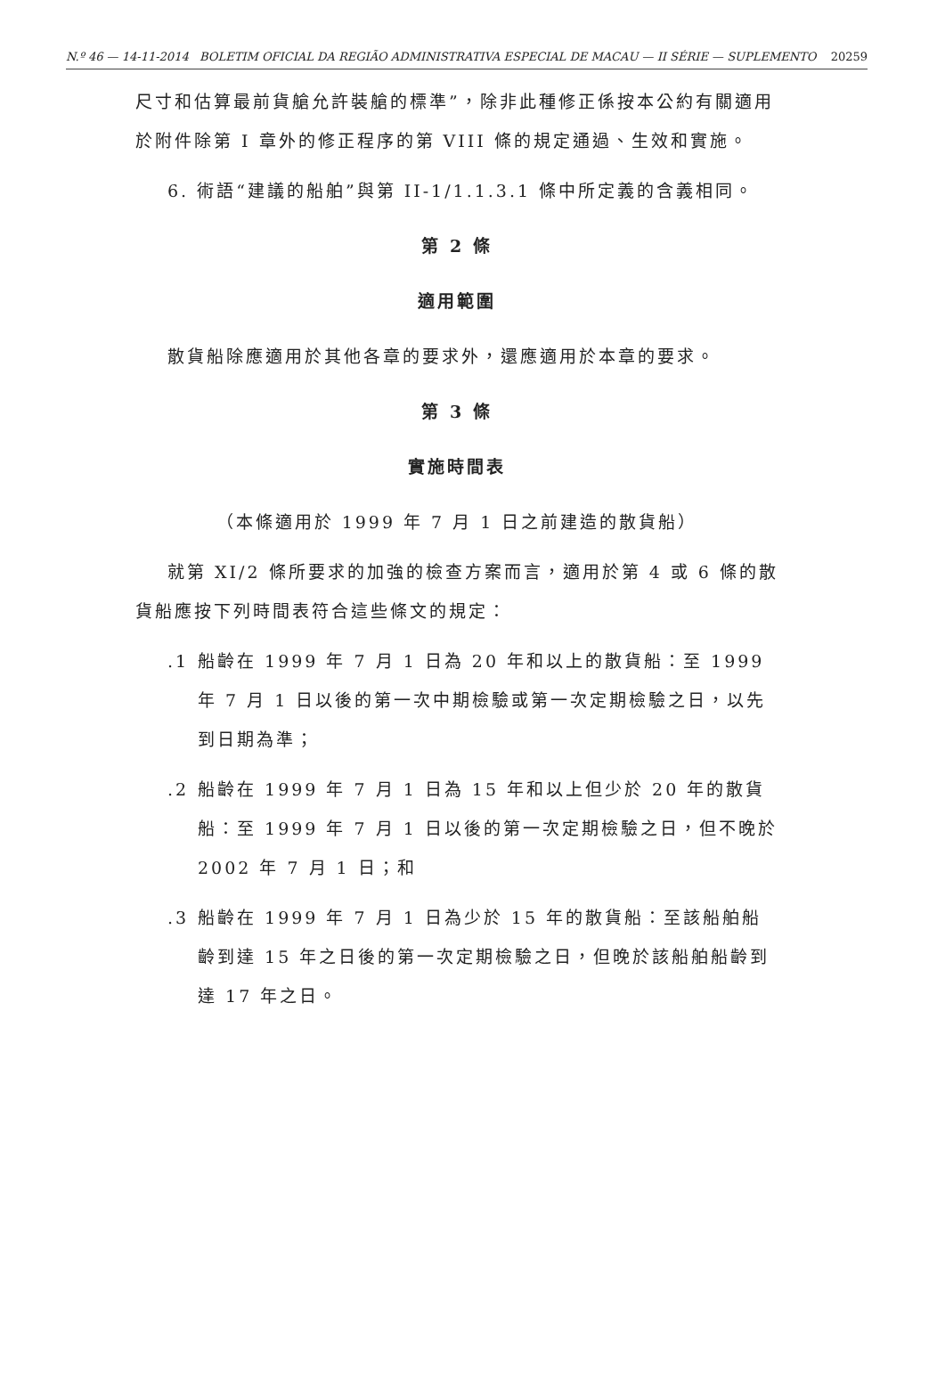N.º 46 — 14-11-2014 BOLETIM OFICIAL DA REGIÃO ADMINISTRATIVA ESPECIAL DE MACAU — II SÉRIE — SUPLEMENTO 20259
尺寸和估算最前貨艙允許裝艙的標準”，除非此種修正係按本公約有關適用於附件除第 I 章外的修正程序的第 VIII 條的規定通過、生效和實施。
6. 術語“建議的船舶”與第 II-1/1.1.3.1 條中所定義的含義相同。
第 2 條
適用範圍
散貨船除應適用於其他各章的要求外，還應適用於本章的要求。
第 3 條
實施時間表
（本條適用於 1999 年 7 月 1 日之前建造的散貨船）
就第 XI/2 條所要求的加強的檢查方案而言，適用於第 4 或 6 條的散貨船應按下列時間表符合這些條文的規定：
.1 船齡在 1999 年 7 月 1 日為 20 年和以上的散貨船：至 1999 年 7 月 1 日以後的第一次中期檢驗或第一次定期檢驗之日，以先到日期為準；
.2 船齡在 1999 年 7 月 1 日為 15 年和以上但少於 20 年的散貨船：至 1999 年 7 月 1 日以後的第一次定期檢驗之日，但不晚於 2002 年 7 月 1 日；和
.3 船齡在 1999 年 7 月 1 日為少於 15 年的散貨船：至該船舶船齡到達 15 年之日後的第一次定期檢驗之日，但晚於該船舶船齡到達 17 年之日。